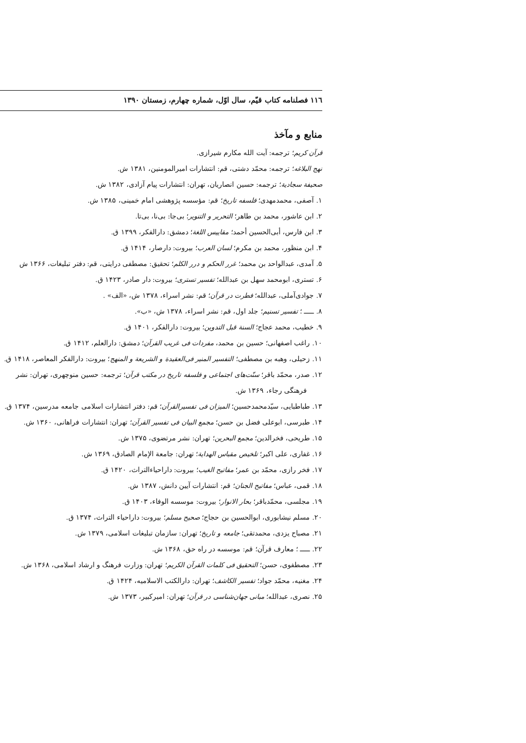۱۱٦ فصلنامه کتاب قیّم، سال اوّل، شماره چهارم، زمستان ۱۳۹۰
منابع و مآخذ
قرآن کریم؛ ترجمه: آیت الله مکارم شیرازی.
نهج البلاغه؛ ترجمه: محمّد دشتی، قم: انتشارات امیرالمومنین، ۱۳۸۱ ش.
صحیفة سجادیة؛ ترجمه: حسین انصاریان، تهران: انتشارات پیام آزادی، ۱۳۸۲ ش.
۱. آصفی، محمدمهدی؛ فلسفه تاریخ؛ قم: مؤسسه پژوهشی امام خمینی، ۱۳۸۵ ش.
۲. ابن عاشور، محمد بن طاهر؛ التحریر و التنویر؛ بی‌جا: بی‌نا، بی‌تا.
۳. ابن فارس، أبی‌الحسین أحمد؛ مقاییس اللغة؛ دمشق: دارالفکر، ۱۳۹۹ ق.
۴. ابن منظور، محمد بن مکرم؛ لسان العرب؛ بیروت: دارصار، ۱۴۱۴ ق.
۵. آمدی، عبدالواحد بن محمد؛ غرر الحکم و درر الکلم؛ تحقیق: مصطفی درایتی، قم: دفتر تبلیغات، ۱۳۶۶ ش
۶. تستری، ابومحمد سهل بن عبدالله؛ تفسیر تستری؛ بیروت: دار صادر، ۱۴۲۳ ق.
۷. جوادی‌آملی، عبدالله؛ فطرت در قرآن؛ قم: نشر اسراء، ۱۳۷۸ ش، «الف» .
۸. ـــــ ؛ تفسیر تسنیم؛ جلد اول، قم: نشر اسراء، ۱۳۷۸ ش، «ب».
۹. خطیب، محمد عجاج؛ السنة قبل التدوین؛ بیروت: دارالفکر، ۱۴۰۱ ق.
۱۰. راغب اصفهانی؛ حسین بن محمد، مفردات فی غریب القرآن؛ دمشق: دارالعلم، ۱۴۱۲ ق.
۱۱. زحیلی، وهبه بن مصطفی؛ التفسیر المنیر فی‌العقیدة و الشریعة و المنهج؛ بیروت: دارالفکر المعاصر، ۱۴۱۸ ق.
۱۲. صدر، محمّد باقر؛ سنّت‌های اجتماعی و فلسفه تاریخ در مکتب قرآن؛ ترجمه: حسین منوچهری، تهران: نشر فرهنگی رجاء، ۱۳۶۹ ش.
۱۳. طباطبایی، سیّدمحمدحسین؛ المیزان فی تفسیرالقرآن؛ قم: دفتر انتشارات اسلامی جامعه مدرسین، ۱۳۷۴ ق.
۱۴. طبرسی، ابوعلی فضل بن حسن؛ مجمع البیان فی تفسیر القرآن؛ تهران: انتشارات فراهانی، ۱۳۶۰ ش.
۱۵. طریحی، فخرالدین؛ مجمع البحرین؛ تهران: نشر مرتضوی، ۱۳۷۵ ش.
۱۶. غفاری، علی اکبر؛ تلخیص مقباس الهدایة؛ تهران: جامعة الإمام الصادق، ۱۳۶۹ ش.
۱۷. فخر رازی، محمّد بن عمر؛ مفاتیح الغیب؛ بیروت: داراحیاءالتراث، ۱۴۲۰ ق.
۱۸. قمی، عباس؛ مفاتیح الجنان؛ قم: انتشارات آیین دانش، ۱۳۸۷ ش.
۱۹. مجلسی، محمّدباقر؛ بحار الانوار؛ بیروت: موسسه الوفاء، ۱۴۰۳ ق.
۲۰. مسلم نیشابوری، ابوالحسین بن حجاج؛ صحیح مسلم؛ بیروت: داراحیاء التراث، ۱۳۷۴ ق.
۲۱. مصباح یزدی، محمدتقی؛ جامعه و تاریخ؛ تهران: سازمان تبلیغات اسلامی، ۱۳۷۹ ش.
۲۲. ـــــ ؛ معارف قرآن؛ قم: موسسه در راه حق، ۱۳۶۸ ش.
۲۳. مصطفوی، حسن؛ التحقیق فی کلمات القرآن الکریم؛ تهران: وزارت فرهنگ و ارشاد اسلامی، ۱۳۶۸ ش.
۲۴. مغنیه، محمّد جواد؛ تفسیر الکاشف؛ تهران: دارالکتب الاسلامیه، ۱۴۲۴ ق.
۲۵. نصری، عبدالله؛ مبانی جهان‌شناسی در قرآن؛ تهران: امیرکبیر، ۱۳۷۳ ش.